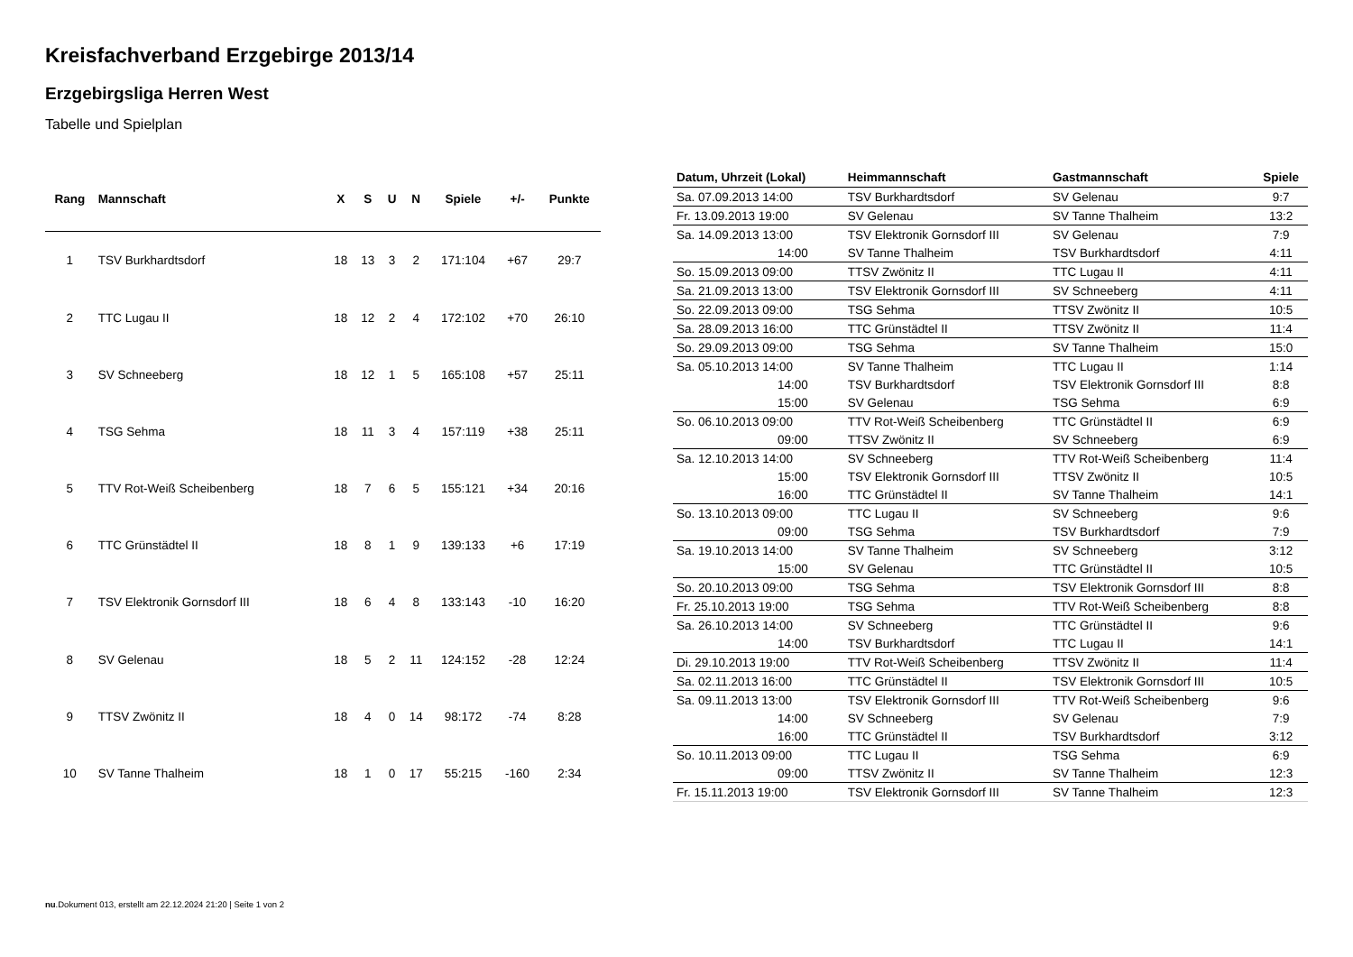Kreisfachverband Erzgebirge 2013/14
Erzgebirgsliga Herren West
Tabelle und Spielplan
| Rang | Mannschaft | X | S | U | N | Spiele | +/- | Punkte |
| --- | --- | --- | --- | --- | --- | --- | --- | --- |
| 1 | TSV Burkhardtsdorf | 18 | 13 | 3 | 2 | 171:104 | +67 | 29:7 |
| 2 | TTC Lugau II | 18 | 12 | 2 | 4 | 172:102 | +70 | 26:10 |
| 3 | SV Schneeberg | 18 | 12 | 1 | 5 | 165:108 | +57 | 25:11 |
| 4 | TSG Sehma | 18 | 11 | 3 | 4 | 157:119 | +38 | 25:11 |
| 5 | TTV Rot-Weiß Scheibenberg | 18 | 7 | 6 | 5 | 155:121 | +34 | 20:16 |
| 6 | TTC Grünstädtel II | 18 | 8 | 1 | 9 | 139:133 | +6 | 17:19 |
| 7 | TSV Elektronik Gornsdorf III | 18 | 6 | 4 | 8 | 133:143 | -10 | 16:20 |
| 8 | SV Gelenau | 18 | 5 | 2 | 11 | 124:152 | -28 | 12:24 |
| 9 | TTSV Zwönitz II | 18 | 4 | 0 | 14 | 98:172 | -74 | 8:28 |
| 10 | SV Tanne Thalheim | 18 | 1 | 0 | 17 | 55:215 | -160 | 2:34 |
| Datum, Uhrzeit (Lokal) | Heimmannschaft | Gastmannschaft | Spiele |
| --- | --- | --- | --- |
| Sa. 07.09.2013 14:00 | TSV Burkhardtsdorf | SV Gelenau | 9:7 |
| Fr. 13.09.2013 19:00 | SV Gelenau | SV Tanne Thalheim | 13:2 |
| Sa. 14.09.2013 13:00 | TSV Elektronik Gornsdorf III | SV Gelenau | 7:9 |
| 14:00 | SV Tanne Thalheim | TSV Burkhardtsdorf | 4:11 |
| So. 15.09.2013 09:00 | TTSV Zwönitz II | TTC Lugau II | 4:11 |
| Sa. 21.09.2013 13:00 | TSV Elektronik Gornsdorf III | SV Schneeberg | 4:11 |
| So. 22.09.2013 09:00 | TSG Sehma | TTSV Zwönitz II | 10:5 |
| Sa. 28.09.2013 16:00 | TTC Grünstädtel II | TTSV Zwönitz II | 11:4 |
| So. 29.09.2013 09:00 | TSG Sehma | SV Tanne Thalheim | 15:0 |
| Sa. 05.10.2013 14:00 | SV Tanne Thalheim | TTC Lugau II | 1:14 |
| 14:00 | TSV Burkhardtsdorf | TSV Elektronik Gornsdorf III | 8:8 |
| 15:00 | SV Gelenau | TSG Sehma | 6:9 |
| So. 06.10.2013 09:00 | TTV Rot-Weiß Scheibenberg | TTC Grünstädtel II | 6:9 |
| 09:00 | TTSV Zwönitz II | SV Schneeberg | 6:9 |
| Sa. 12.10.2013 14:00 | SV Schneeberg | TTV Rot-Weiß Scheibenberg | 11:4 |
| 15:00 | TSV Elektronik Gornsdorf III | TTSV Zwönitz II | 10:5 |
| 16:00 | TTC Grünstädtel II | SV Tanne Thalheim | 14:1 |
| So. 13.10.2013 09:00 | TTC Lugau II | SV Schneeberg | 9:6 |
| 09:00 | TSG Sehma | TSV Burkhardtsdorf | 7:9 |
| Sa. 19.10.2013 14:00 | SV Tanne Thalheim | SV Schneeberg | 3:12 |
| 15:00 | SV Gelenau | TTC Grünstädtel II | 10:5 |
| So. 20.10.2013 09:00 | TSG Sehma | TSV Elektronik Gornsdorf III | 8:8 |
| Fr. 25.10.2013 19:00 | TSG Sehma | TTV Rot-Weiß Scheibenberg | 8:8 |
| Sa. 26.10.2013 14:00 | SV Schneeberg | TTC Grünstädtel II | 9:6 |
| 14:00 | TSV Burkhardtsdorf | TTC Lugau II | 14:1 |
| Di. 29.10.2013 19:00 | TTV Rot-Weiß Scheibenberg | TTSV Zwönitz II | 11:4 |
| Sa. 02.11.2013 16:00 | TTC Grünstädtel II | TSV Elektronik Gornsdorf III | 10:5 |
| Sa. 09.11.2013 13:00 | TSV Elektronik Gornsdorf III | TTV Rot-Weiß Scheibenberg | 9:6 |
| 14:00 | SV Schneeberg | SV Gelenau | 7:9 |
| 16:00 | TTC Grünstädtel II | TSV Burkhardtsdorf | 3:12 |
| So. 10.11.2013 09:00 | TTC Lugau II | TSG Sehma | 6:9 |
| 09:00 | TTSV Zwönitz II | SV Tanne Thalheim | 12:3 |
| Fr. 15.11.2013 19:00 | TSV Elektronik Gornsdorf III | SV Tanne Thalheim | 12:3 |
nu.Dokument 013, erstellt am 22.12.2024 21:20 | Seite 1 von 2